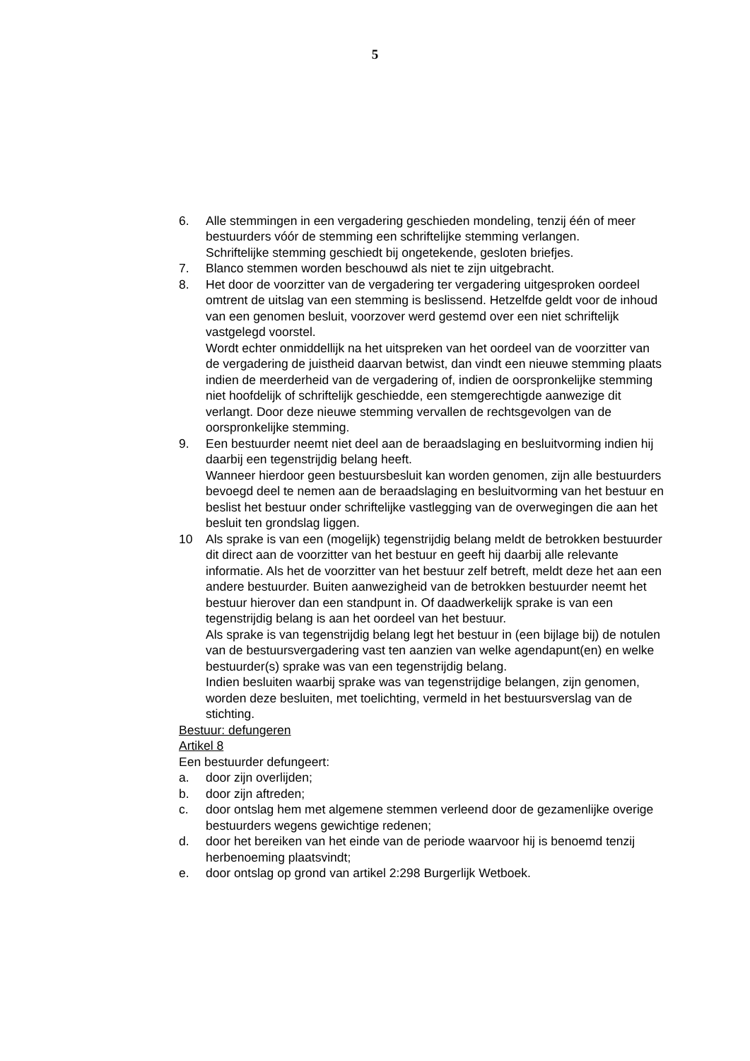5
6. Alle stemmingen in een vergadering geschieden mondeling, tenzij één of meer bestuurders vóór de stemming een schriftelijke stemming verlangen.
Schriftelijke stemming geschiedt bij ongetekende, gesloten briefjes.
7. Blanco stemmen worden beschouwd als niet te zijn uitgebracht.
8. Het door de voorzitter van de vergadering ter vergadering uitgesproken oordeel omtrent de uitslag van een stemming is beslissend. Hetzelfde geldt voor de inhoud van een genomen besluit, voorzover werd gestemd over een niet schriftelijk vastgelegd voorstel.
Wordt echter onmiddellijk na het uitspreken van het oordeel van de voorzitter van de vergadering de juistheid daarvan betwist, dan vindt een nieuwe stemming plaats indien de meerderheid van de vergadering of, indien de oorspronkelijke stemming niet hoofdelijk of schriftelijk geschiedde, een stemgerechtigde aanwezige dit verlangt. Door deze nieuwe stemming vervallen de rechtsgevolgen van de oorspronkelijke stemming.
9. Een bestuurder neemt niet deel aan de beraadslaging en besluitvorming indien hij daarbij een tegenstrijdig belang heeft.
Wanneer hierdoor geen bestuursbesluit kan worden genomen, zijn alle bestuurders bevoegd deel te nemen aan de beraadslaging en besluitvorming van het bestuur en beslist het bestuur onder schriftelijke vastlegging van de overwegingen die aan het besluit ten grondslag liggen.
10 Als sprake is van een (mogelijk) tegenstrijdig belang meldt de betrokken bestuurder dit direct aan de voorzitter van het bestuur en geeft hij daarbij alle relevante informatie. Als het de voorzitter van het bestuur zelf betreft, meldt deze het aan een andere bestuurder. Buiten aanwezigheid van de betrokken bestuurder neemt het bestuur hierover dan een standpunt in. Of daadwerkelijk sprake is van een tegenstrijdig belang is aan het oordeel van het bestuur.
Als sprake is van tegenstrijdig belang legt het bestuur in (een bijlage bij) de notulen van de bestuursvergadering vast ten aanzien van welke agendapunt(en) en welke bestuurder(s) sprake was van een tegenstrijdig belang.
Indien besluiten waarbij sprake was van tegenstrijdige belangen, zijn genomen, worden deze besluiten, met toelichting, vermeld in het bestuursverslag van de stichting.
Bestuur: defungeren
Artikel 8
Een bestuurder defungeert:
a. door zijn overlijden;
b. door zijn aftreden;
c. door ontslag hem met algemene stemmen verleend door de gezamenlijke overige bestuurders wegens gewichtige redenen;
d. door het bereiken van het einde van de periode waarvoor hij is benoemd tenzij herbenoeming plaatsvindt;
e. door ontslag op grond van artikel 2:298 Burgerlijk Wetboek.